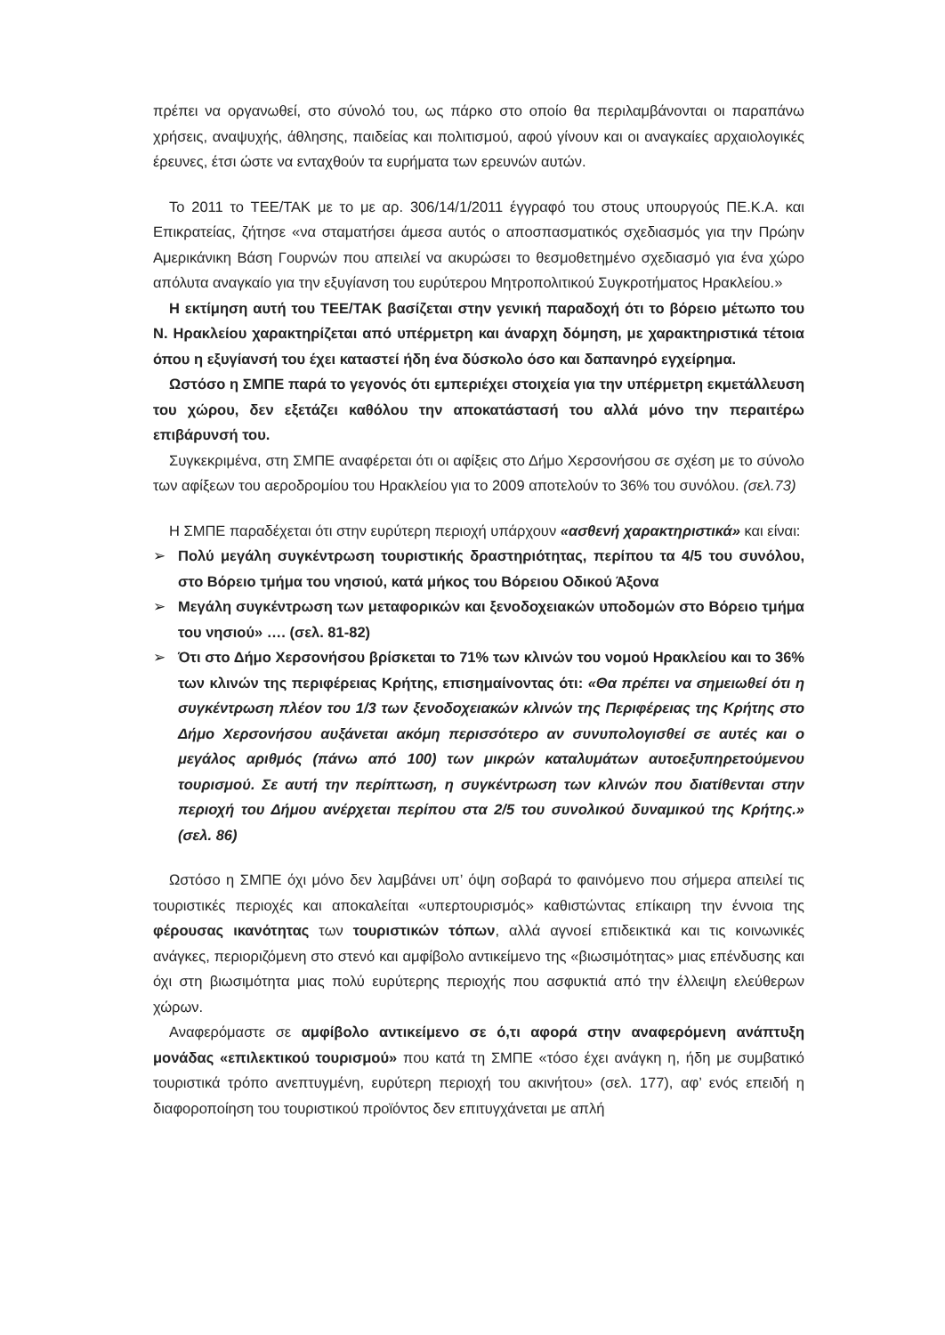πρέπει να οργανωθεί, στο σύνολό του, ως πάρκο στο οποίο θα περιλαμβάνονται οι παραπάνω χρήσεις, αναψυχής, άθλησης, παιδείας και πολιτισμού, αφού γίνουν και οι αναγκαίες αρχαιολογικές έρευνες, έτσι ώστε να ενταχθούν τα ευρήματα των ερευνών αυτών.
Το 2011 το ΤΕΕ/ΤΑΚ με το με αρ. 306/14/1/2011 έγγραφό του στους υπουργούς ΠΕ.Κ.Α. και Επικρατείας, ζήτησε «να σταματήσει άμεσα αυτός ο αποσπασματικός σχεδιασμός για την Πρώην Αμερικάνικη Βάση Γουρνών που απειλεί να ακυρώσει το θεσμοθετημένο σχεδιασμό για ένα χώρο απόλυτα αναγκαίο για την εξυγίανση του ευρύτερου Μητροπολιτικού Συγκροτήματος Ηρακλείου.»
Η εκτίμηση αυτή του ΤΕΕ/ΤΑΚ βασίζεται στην γενική παραδοχή ότι το βόρειο μέτωπο του Ν. Ηρακλείου χαρακτηρίζεται από υπέρμετρη και άναρχη δόμηση, με χαρακτηριστικά τέτοια όπου η εξυγίανσή του έχει καταστεί ήδη ένα δύσκολο όσο και δαπανηρό εγχείρημα.
Ωστόσο η ΣΜΠΕ παρά το γεγονός ότι εμπεριέχει στοιχεία για την υπέρμετρη εκμετάλλευση του χώρου, δεν εξετάζει καθόλου την αποκατάστασή του αλλά μόνο την περαιτέρω επιβάρυνσή του.
Συγκεκριμένα, στη ΣΜΠΕ αναφέρεται ότι οι αφίξεις στο Δήμο Χερσονήσου σε σχέση με το σύνολο των αφίξεων του αεροδρομίου του Ηρακλείου για το 2009 αποτελούν το 36% του συνόλου. (σελ.73)
Η ΣΜΠΕ παραδέχεται ότι στην ευρύτερη περιοχή υπάρχουν «ασθενή χαρακτηριστικά» και είναι:
➢ Πολύ μεγάλη συγκέντρωση τουριστικής δραστηριότητας, περίπου τα 4/5 του συνόλου, στο Βόρειο τμήμα του νησιού, κατά μήκος του Βόρειου Οδικού Άξονα
➢ Μεγάλη συγκέντρωση των μεταφορικών και ξενοδοχειακών υποδομών στο Βόρειο τμήμα του νησιού» …. (σελ. 81-82)
➢ Ότι στο Δήμο Χερσονήσου βρίσκεται το 71% των κλινών του νομού Ηρακλείου και το 36% των κλινών της περιφέρειας Κρήτης, επισημαίνοντας ότι: «Θα πρέπει να σημειωθεί ότι η συγκέντρωση πλέον του 1/3 των ξενοδοχειακών κλινών της Περιφέρειας της Κρήτης στο Δήμο Χερσονήσου αυξάνεται ακόμη περισσότερο αν συνυπολογισθεί σε αυτές και ο μεγάλος αριθμός (πάνω από 100) των μικρών καταλυμάτων αυτοεξυπηρετούμενου τουρισμού. Σε αυτή την περίπτωση, η συγκέντρωση των κλινών που διατίθενται στην περιοχή του Δήμου ανέρχεται περίπου στα 2/5 του συνολικού δυναμικού της Κρήτης.» (σελ. 86)
Ωστόσο η ΣΜΠΕ όχι μόνο δεν λαμβάνει υπ’ όψη σοβαρά το φαινόμενο που σήμερα απειλεί τις τουριστικές περιοχές και αποκαλείται «υπερτουρισμός» καθιστώντας επίκαιρη την έννοια της φέρουσας ικανότητας των τουριστικών τόπων, αλλά αγνοεί επιδεικτικά και τις κοινωνικές ανάγκες, περιοριζόμενη στο στενό και αμφίβολο αντικείμενο της «βιωσιμότητας» μιας επένδυσης και όχι στη βιωσιμότητα μιας πολύ ευρύτερης περιοχής που ασφυκτιά από την έλλειψη ελεύθερων χώρων.
Αναφερόμαστε σε αμφίβολο αντικείμενο σε ό,τι αφορά στην αναφερόμενη ανάπτυξη μονάδας «επιλεκτικού τουρισμού» που κατά τη ΣΜΠΕ «τόσο έχει ανάγκη η, ήδη με συμβατικό τουριστικά τρόπο ανεπτυγμένη, ευρύτερη περιοχή του ακινήτου» (σελ. 177), αφ’ ενός επειδή η διαφοροποίηση του τουριστικού προϊόντος δεν επιτυγχάνεται με απλή